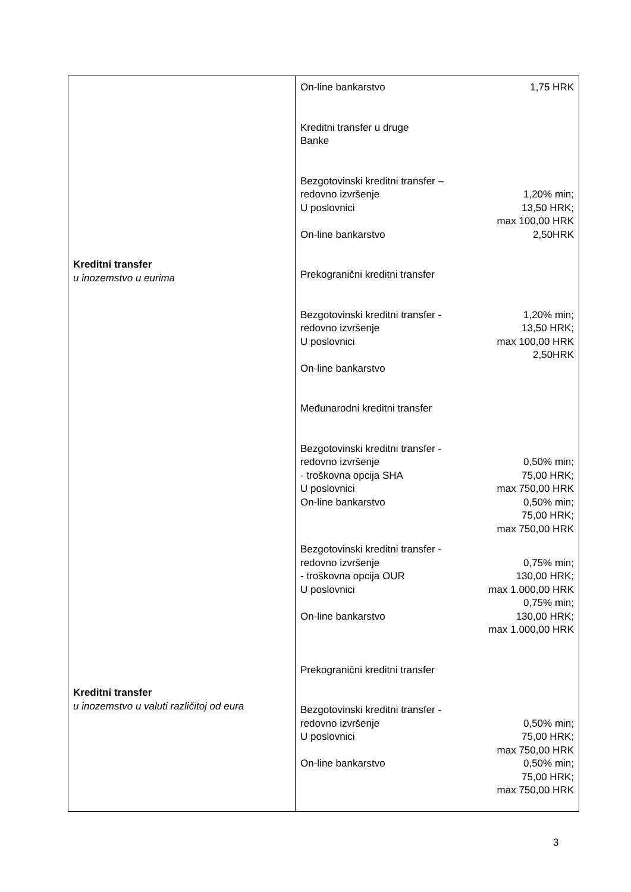| Kreditni transfer u inozemstvo u eurima Kreditni transfer u inozemstvo u valuti različitoj od eura | / On-line bankarstvo / 1,75 HRK / / Kreditni transfer u druge Banke / / / Bezgotovinski kreditni transfer – redovno izvršenje U poslovnici On-line bankarstvo / 1,20% min; 13,50 HRK; max 100,00 HRK 2,50HRK / / Prekogranični kreditni transfer / / / Bezgotovinski kreditni transfer - redovno izvršenje U poslovnici On-line bankarstvo / 1,20% min; 13,50 HRK; max 100,00 HRK 2,50HRK / / Međunarodni kreditni transfer / / / Bezgotovinski kreditni transfer - redovno izvršenje - troškovna opcija SHA U poslovnici On-line bankarstvo / 0,50% min; 75,00 HRK; max 750,00 HRK 0,50% min; 75,00 HRK; max 750,00 HRK / / Bezgotovinski kreditni transfer - redovno izvršenje - troškovna opcija OUR U poslovnici On-line bankarstvo / 0,75% min; 130,00 HRK; max 1.000,00 HRK 0,75% min; 130,00 HRK; max 1.000,00 HRK / / Prekogranični kreditni transfer / / / Bezgotovinski kreditni transfer - redovno izvršenje U poslovnici On-line bankarstvo / 0,50% min; 75,00 HRK; max 750,00 HRK 0,50% min; 75,00 HRK; max 750,00 HRK / |
3